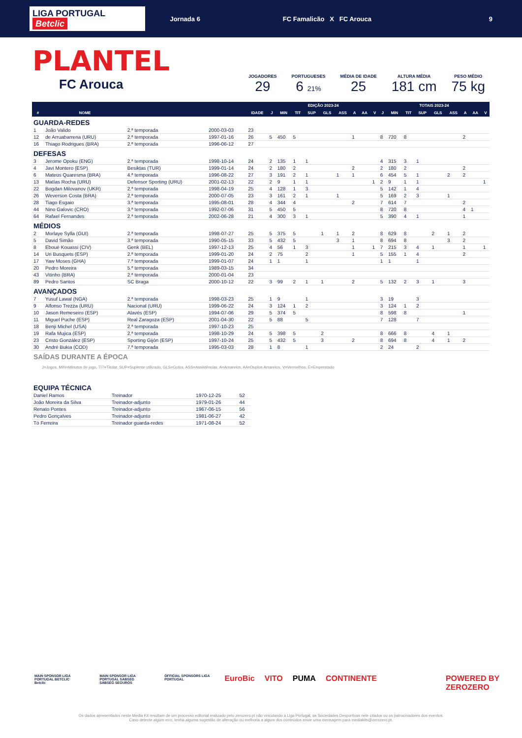LIGA PORTUGAL Betclic
Jornada 6 FC Famalicão X FC Arouca 9
PLANTEL
FC Arouca
JOGADORES
29
PORTUGUESES
6 21%
MÉDIA DE IDADE
25
ALTURA MÉDIA
181 cm
PESO MÉDIO
75 kg
| | | | | | EDIÇÃO 2023-24 | | | | | | | | | TOTAIS 2023-24 | | | | | | | | |
| --- | --- | --- | --- | --- | --- | --- | --- | --- | --- | --- | --- | --- | --- | --- | --- | --- | --- | --- | --- | --- | --- | --- |
| # | NOME | | | IDADE | J | MIN | TIT | SUP | GLS | ASS | A | AA | V | J | MIN | TIT | SUP | GLS | ASS | A | AA | V |
| GUARDA-REDES | | | | | | | | | | | | | | | | | | | | | | |
| 1 | João Valido | 2.ª temporada | 2000-03-03 | 23 | | | | | | | | | | | | | | | | | | |
| 12 | de Arruabarrena (URU) | 2.ª temporada | 1997-01-16 | 26 | 5 | 450 | 5 | | | | 1 | | | 8 | 720 | 8 | | | | 2 | | |
| 16 | Thiago Rodrigues (BRA) | 2.ª temporada | 1996-06-12 | 27 | | | | | | | | | | | | | | | | | | |
| DEFESAS | | | | | | | | | | | | | | | | | | | | | | |
| 3 | Jerome Opoku (ENG) | 2.ª temporada | 1998-10-14 | 24 | 2 | 135 | 1 | 1 | | | | | | 4 | 315 | 3 | 1 | | | | | |
| 4 | Javi Montero (ESP) | Besiktas (TUR) | 1999-01-14 | 24 | 2 | 180 | 2 | | | | 2 | | | 2 | 180 | 2 | | | | 2 | | |
| 6 | Mateus Quaresma (BRA) | 4.ª temporada | 1996-08-22 | 27 | 3 | 191 | 2 | 1 | | 1 | 1 | | | 6 | 454 | 5 | 1 | | 2 | 2 | | |
| 13 | Matías Rocha (URU) | Defensor Sporting (URU) | 2001-02-13 | 22 | 2 | 9 | 1 | 1 | | | | | 1 | 2 | 9 | 1 | 1 | | | | | 1 |
| 22 | Bogdan Milovanov (UKR) | 2.ª temporada | 1998-04-19 | 25 | 4 | 128 | 1 | 3 | | | | | | 5 | 142 | 1 | 4 | | | | | |
| 26 | Weverson Costa (BRA) | 2.ª temporada | 2000-07-05 | 23 | 3 | 161 | 2 | 1 | | 1 | | | | 5 | 169 | 2 | 3 | | 1 | | | |
| 28 | Tiago Esgaio | 3.ª temporada | 1995-08-01 | 28 | 4 | 344 | 4 | | | | 2 | | | 7 | 614 | 7 | | | | 2 | | |
| 44 | Nino Galovic (CRO) | 3.ª temporada | 1992-07-06 | 31 | 5 | 450 | 5 | | | | | | | 8 | 720 | 8 | | | | 4 | 1 | |
| 64 | Rafael Fernandes | 2.ª temporada | 2002-06-28 | 21 | 4 | 300 | 3 | 1 | | | | | | 5 | 390 | 4 | 1 | | | 1 | | |
| MÉDIOS | | | | | | | | | | | | | | | | | | | | | | |
| 2 | Morlaye Sylla (GUI) | 2.ª temporada | 1998-07-27 | 25 | 5 | 375 | 5 | | 1 | 1 | 2 | | | 8 | 629 | 8 | | 2 | 1 | 2 | | |
| 5 | David Simão | 3.ª temporada | 1990-05-15 | 33 | 5 | 432 | 5 | | | 3 | 1 | | | 8 | 694 | 8 | | | 3 | 2 | | |
| 8 | Eboué Kouassi (CIV) | Genk (BEL) | 1997-12-13 | 25 | 4 | 56 | 1 | 3 | | | 1 | | 1 | 7 | 215 | 3 | 4 | 1 | | 1 | | 1 |
| 14 | Uri Busquets (ESP) | 2.ª temporada | 1999-01-20 | 24 | 2 | 75 | | 2 | | | 1 | | | 5 | 155 | 1 | 4 | | | 2 | | |
| 17 | Yaw Moses (GHA) | 7.ª temporada | 1999-01-07 | 24 | 1 | 1 | | 1 | | | | | | 1 | 1 | | 1 | | | | | |
| 20 | Pedro Moreira | 5.ª temporada | 1989-03-15 | 34 | | | | | | | | | | | | | | | | | | |
| 43 | Vitinho (BRA) | 2.ª temporada | 2000-01-04 | 23 | | | | | | | | | | | | | | | | | | |
| 89 | Pedro Santos | SC Braga | 2000-10-12 | 22 | 3 | 99 | 2 | 1 | 1 | | 2 | | | 5 | 132 | 2 | 3 | 1 | | 3 | | |
| AVANÇADOS | | | | | | | | | | | | | | | | | | | | | | |
| 7 | Yusuf Lawal (NGA) | 2.ª temporada | 1998-03-23 | 25 | 1 | 9 | | 1 | | | | | | 3 | 19 | | 3 | | | | | |
| 9 | Alfonso Trezza (URU) | Nacional (URU) | 1999-06-22 | 24 | 3 | 124 | 1 | 2 | | | | | | 3 | 124 | 1 | 2 | | | | | |
| 10 | Jason Remeseiro (ESP) | Alavés (ESP) | 1994-07-06 | 29 | 5 | 374 | 5 | | | | | | | 8 | 598 | 8 | | | | 1 | | |
| 11 | Miguel Puche (ESP) | Real Zaragoza (ESP) | 2001-04-30 | 22 | 5 | 88 | | 5 | | | | | | 7 | 128 | | 7 | | | | | |
| 18 | Benji Michel (USA) | 2.ª temporada | 1997-10-23 | 25 | | | | | | | | | | | | | | | | | | |
| 19 | Rafa Mujica (ESP) | 2.ª temporada | 1998-10-29 | 24 | 5 | 398 | 5 | | 2 | | | | | 8 | 666 | 8 | | 4 | 1 | | | |
| 23 | Cristo González (ESP) | Sporting Gijón (ESP) | 1997-10-24 | 25 | 5 | 432 | 5 | | 3 | | 2 | | | 8 | 694 | 8 | | 4 | 1 | 2 | | |
| 30 | André Bukia (COD) | 7.ª temporada | 1995-03-03 | 28 | 1 | 8 | | 1 | | | | | | 2 | 24 | | 2 | | | | | |
| SAÍDAS DURANTE A ÉPOCA | | | | | | | | | | | | | | | | | | | | | | |
J=Jogos, MIN=Minutos de jogo, TIT=Titular, SUP=Suplente utilizado, GLS=Golos, ASS=Assistências, A=Amarelos, AA=Duplos Amarelos, V=Vermelhos, E=Emprestado
| EQUIPA TÉCNICA | | | |
| Daniel Ramos | Treinador | 1970-12-25 | 52 |
| João Moreira da Silva | Treinador-adjunto | 1979-01-26 | 44 |
| Renato Pontes | Treinador-adjunto | 1967-06-15 | 56 |
| Pedro Gonçalves | Treinador-adjunto | 1981-06-27 | 42 |
| Tó Ferreira | Treinador guarda-redes | 1971-08-24 | 52 |
MAIN SPONSOR LIGA PORTUGAL BETCLIC
Betclic MAIN SPONSOR LIGA PORTUGAL SABSEG
SABSEG SEGUROS OFFICIAL SPONSORS LIGA PORTUGAL EuroBic VITO PUMA CONTINENTE POWERED BY ZEROZERO
Os dados apresentados neste Media Kit resultam de um processo editorial realizado pelo zerozero.pt não vinculando a Liga Portugal, as Sociedades Desportivas nele citados ou os patrocinadores dos eventos.
Caso detecte algum erro, tenha alguma sugestão de alteração ou melhoria a algum dos conteúdos envie uma mensagem para mediakits@zerozero.pt.